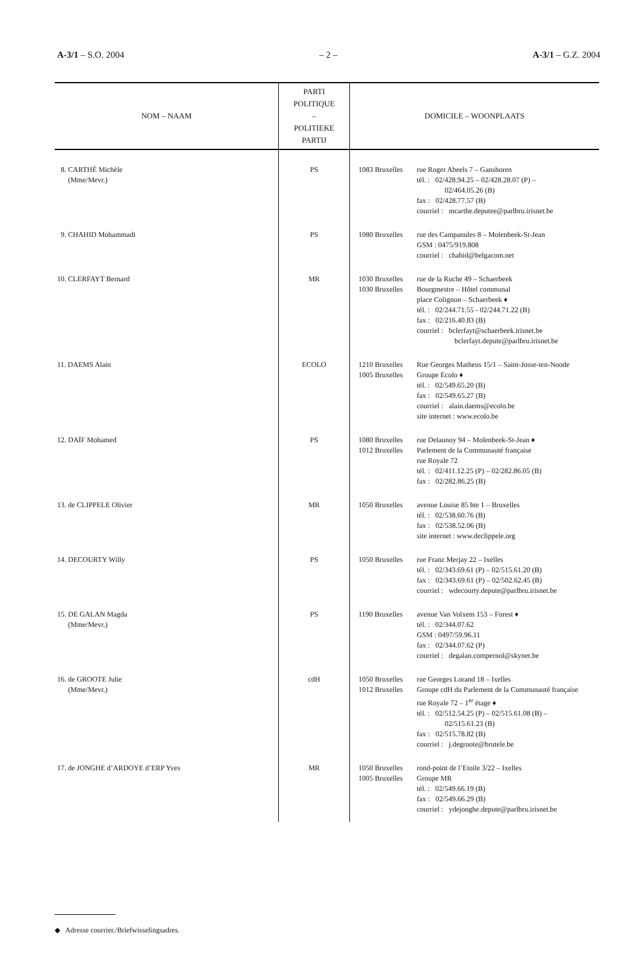A-3/1 – S.O. 2004 – 2 – A-3/1 – G.Z. 2004
| NOM – NAAM | PARTI POLITIQUE – POLITIEKE PARTIJ | DOMICILE – WOONPLAATS |
| --- | --- | --- |
| 8. CARTHÉ Michèle (Mme/Mevr.) | PS | 1083 Bruxelles rue Roger Abeels 7 – Ganshoren tél. : 02/428.94.25 – 02/428.28.07 (P) – 02/464.05.26 (B) fax : 02/428.77.57 (B) courriel : mcarthe.deputee@parlbru.irisnet.be |
| 9. CHAHID Mohammadi | PS | 1080 Bruxelles rue des Campanules 8 – Molenbeek-St-Jean GSM : 0475/919.808 courriel : chahid@belgacom.net |
| 10. CLERFAYT Bernard | MR | 1030 Bruxelles 1030 Bruxelles rue de la Ruche 49 – Schaerbeek Bourgmestre – Hôtel communal place Colignon – Schaerbeek ♦ tél. : 02/244.71.55 - 02/244.71.22 (B) fax : 02/216.40.83 (B) courriel : bclerfayt@schaerbeek.irisnet.be bclerfayt.depute@parlbru.irisnet.be |
| 11. DAEMS Alain | ECOLO | 1210 Bruxelles 1005 Bruxelles Rue Georges Matheus 15/1 – Saint-Josse-ten-Noode Groupe Ecolo ♦ tél. : 02/549.65.20 (B) fax : 02/549.65.27 (B) courriel : alain.daems@ecolo.be site internet : www.ecolo.be |
| 12. DAÏF Mohamed | PS | 1080 Bruxelles 1012 Bruxelles rue Delaunoy 94 – Molenbeek-St-Jean ♦ Parlement de la Communauté française rue Royale 72 tél. : 02/411.12.25 (P) – 02/282.86.05 (B) fax : 02/282.86.25 (B) |
| 13. de CLIPPELE Olivier | MR | 1050 Bruxelles avenue Louise 85 bte 1 – Bruxelles tél. : 02/538.60.76 (B) fax : 02/538.52.06 (B) site internet : www.declippele.org |
| 14. DECOURTY Willy | PS | 1050 Bruxelles rue Franz Merjay 22 – Ixelles tél. : 02/343.69.61 (P) – 02/515.61.20 (B) fax : 02/343.69.61 (P) – 02/502.62.45 (B) courriel : wdecourty.depute@parlbru.irisnet.be |
| 15. DE GALAN Magda (Mme/Mevr.) | PS | 1190 Bruxelles avenue Van Volxem 153 – Forest ♦ tél. : 02/344.07.62 GSM : 0497/59.96.11 fax : 02/344.07.62 (P) courriel : degalan.compernol@skynet.be |
| 16. de GROOTE Julie (Mme/Mevr.) | cdH | 1050 Bruxelles 1012 Bruxelles rue Georges Lorand 18 – Ixelles Groupe cdH du Parlement de la Communauté française rue Royale 72 – 1<sup>er</sup> étage ♦ tél. : 02/512.54.25 (P) – 02/515.61.08 (B) – 02/515.61.23 (B) fax : 02/515.78.82 (B) courriel : j.degroote@brutele.be |
| 17. de JONGHE d’ARDOYE d’ERP Yves | MR | 1050 Bruxelles 1005 Bruxelles rond-point de l’Etoile 3/22 – Ixelles Groupe MR tél. : 02/549.66.19 (B) fax : 02/549.66.29 (B) courriel : ydejonghe.depute@parlbru.irisnet.be |
◆ Adresse courrier./Briefwisselingsadres.